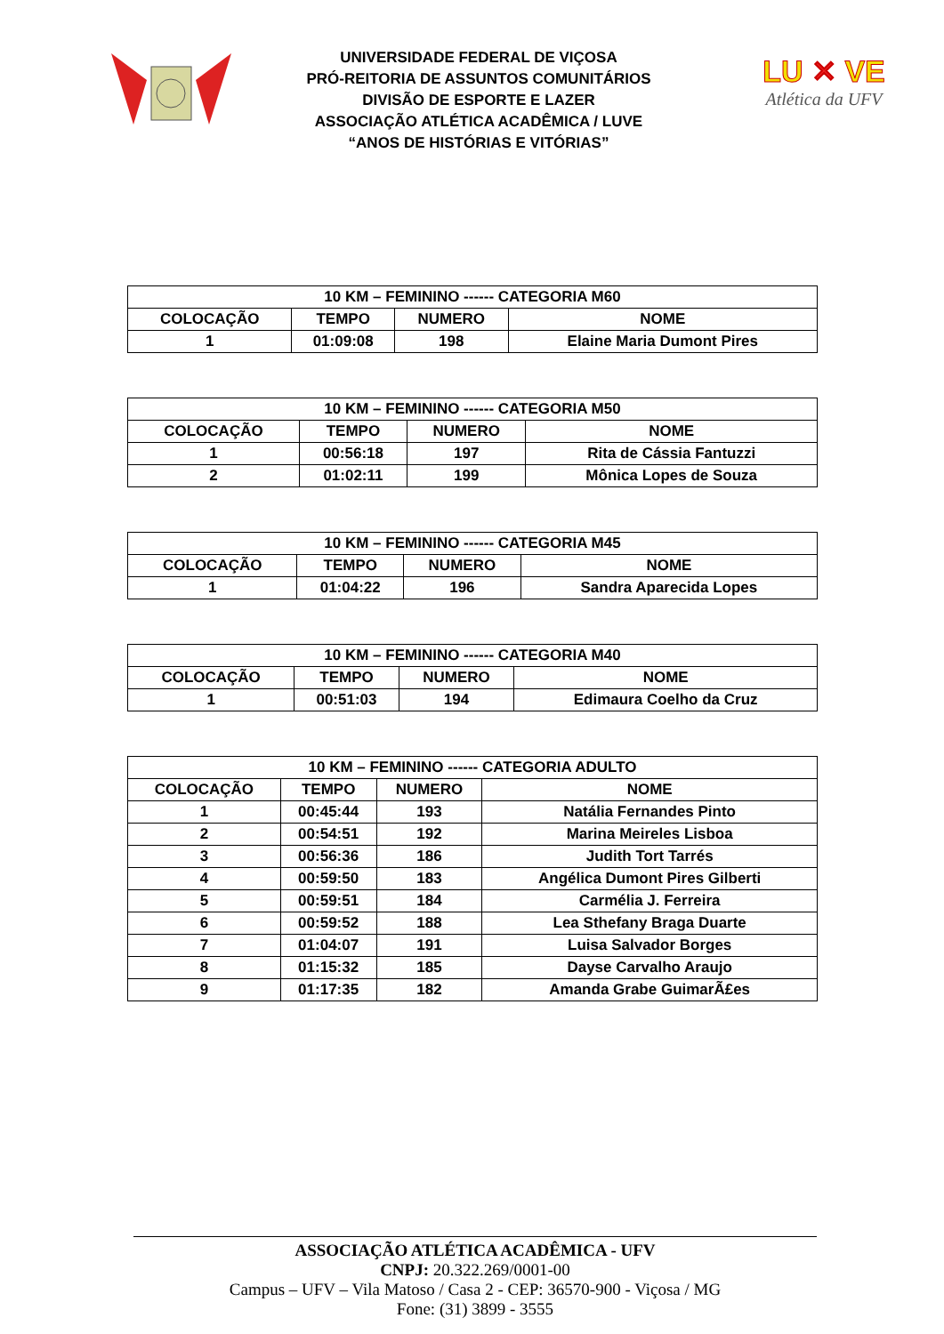UNIVERSIDADE FEDERAL DE VIÇOSA
PRÓ-REITORIA DE ASSUNTOS COMUNITÁRIOS
DIVISÃO DE ESPORTE E LAZER
ASSOCIAÇÃO ATLÉTICA ACADÊMICA / LUVE
“ANOS DE HISTÓRIAS E VITÓRIAS”
LU ✕ VE
Atlética da UFV
| 10 KM – FEMININO ------ CATEGORIA M60 | | | |
| --- | --- | --- | --- |
| COLOCAÇÃO | TEMPO | NUMERO | NOME |
| 1 | 01:09:08 | 198 | Elaine Maria Dumont Pires |
| 10 KM – FEMININO ------ CATEGORIA M50 | | | |
| --- | --- | --- | --- |
| COLOCAÇÃO | TEMPO | NUMERO | NOME |
| 1 | 00:56:18 | 197 | Rita de Cássia Fantuzzi |
| 2 | 01:02:11 | 199 | Mônica Lopes de Souza |
| 10 KM – FEMININO ------ CATEGORIA M45 | | | |
| --- | --- | --- | --- |
| COLOCAÇÃO | TEMPO | NUMERO | NOME |
| 1 | 01:04:22 | 196 | Sandra Aparecida Lopes |
| 10 KM – FEMININO ------ CATEGORIA M40 | | | |
| --- | --- | --- | --- |
| COLOCAÇÃO | TEMPO | NUMERO | NOME |
| 1 | 00:51:03 | 194 | Edimaura Coelho da Cruz |
| 10 KM – FEMININO ------ CATEGORIA ADULTO | | | |
| --- | --- | --- | --- |
| COLOCAÇÃO | TEMPO | NUMERO | NOME |
| 1 | 00:45:44 | 193 | Natália Fernandes Pinto |
| 2 | 00:54:51 | 192 | Marina Meireles Lisboa |
| 3 | 00:56:36 | 186 | Judith Tort Tarrés |
| 4 | 00:59:50 | 183 | Angélica Dumont Pires Gilberti |
| 5 | 00:59:51 | 184 | Carmélia J. Ferreira |
| 6 | 00:59:52 | 188 | Lea Sthefany Braga Duarte |
| 7 | 01:04:07 | 191 | Luisa Salvador Borges |
| 8 | 01:15:32 | 185 | Dayse Carvalho Araujo |
| 9 | 01:17:35 | 182 | Amanda Grabe GuimarÃ£es |
ASSOCIAÇÃO ATLÉTICA ACADÊMICA - UFV
CNPJ: 20.322.269/0001-00
Campus – UFV – Vila Matoso / Casa 2 - CEP: 36570-900 - Viçosa / MG
Fone: (31) 3899 - 3555